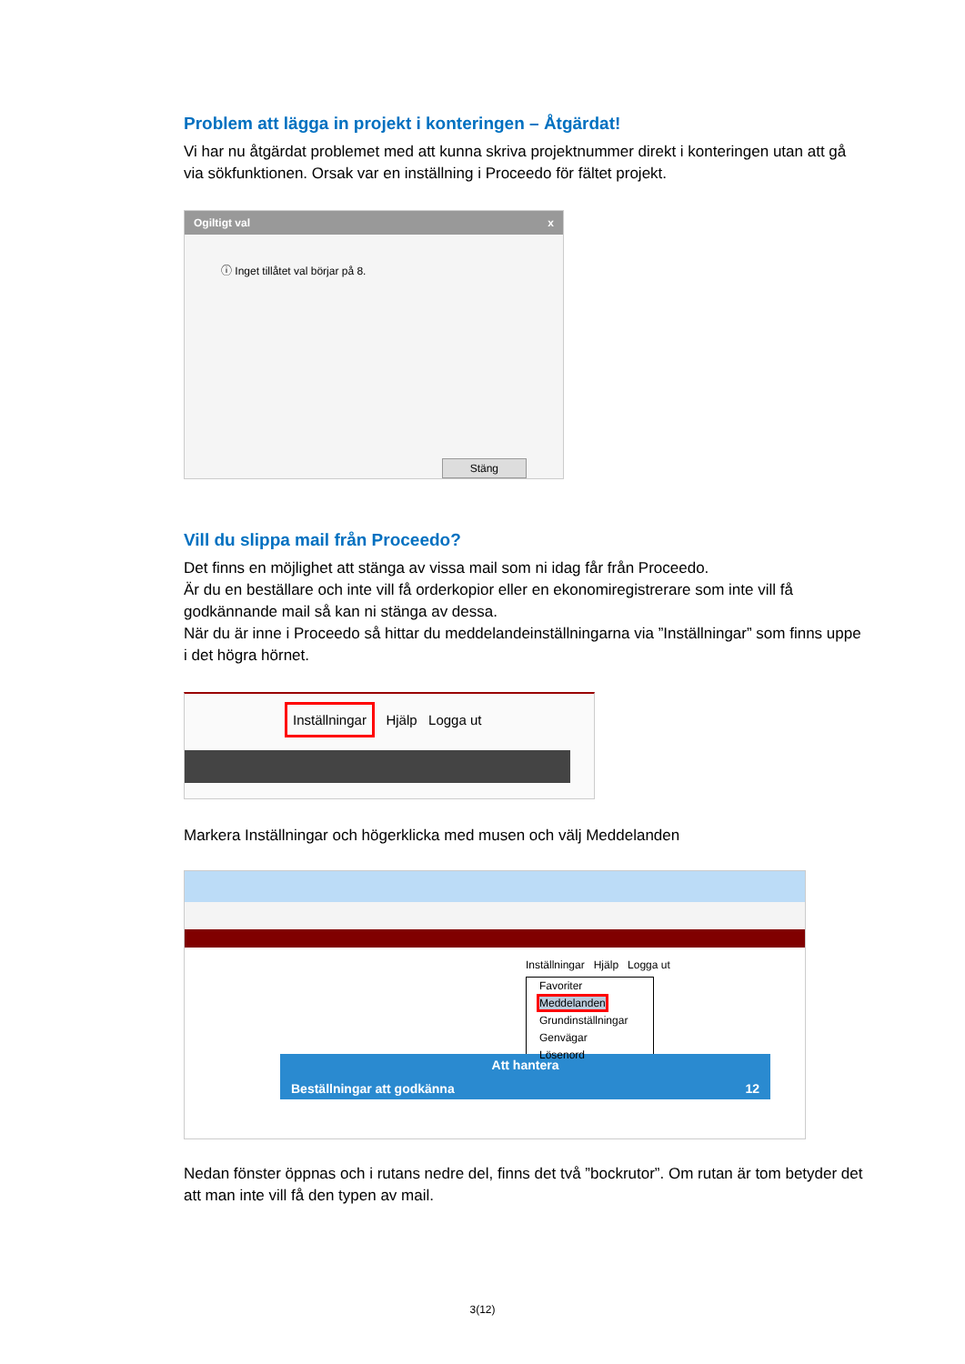Problem att lägga in projekt i konteringen – Åtgärdat!
Vi har nu åtgärdat problemet med att kunna skriva projektnummer direkt i konteringen utan att gå via sökfunktionen. Orsak var en inställning i Proceedo för fältet projekt.
Ogiltigt val x
ⓘ Inget tillåtet val börjar på 8.
Stäng
Vill du slippa mail från Proceedo?
Det finns en möjlighet att stänga av vissa mail som ni idag får från Proceedo.
Är du en beställare och inte vill få orderkopior eller en ekonomiregistrerare som inte vill få godkännande mail så kan ni stänga av dessa.
När du är inne i Proceedo så hittar du meddelandeinställningarna via ”Inställningar” som finns uppe i det högra hörnet.
Inställningar Hjälp Logga ut
Markera Inställningar och högerklicka med musen och välj Meddelanden
Inställningar Hjälp Logga ut
Favoriter
Meddelanden
Grundinställningar
Genvägar
Lösenord
Att hantera
Beställningar att godkänna 12
Nedan fönster öppnas och i rutans nedre del, finns det två ”bockrutor”. Om rutan är tom betyder det att man inte vill få den typen av mail.
3(12)